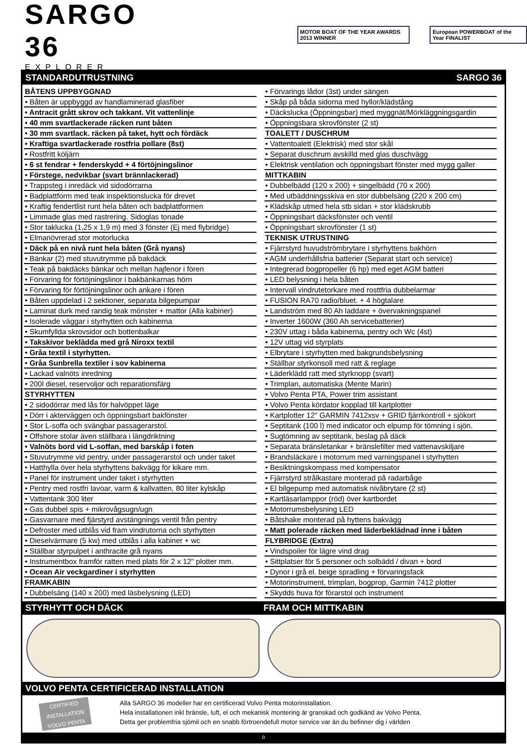SARGO 36
EXPLORER
MOTOR BOAT OF THE YEAR AWARDS 2013 WINNER
European POWERBOAT of the Year FINALIST
STANDARDUTRUSTNING SARGO 36
BÅTENS UPPBYGGNAD
• Båten är uppbyggd av handlaminerad glasfiber
• Antracit grått skrov och takkant. Vit vattenlinje
• 40 mm svartlackerade räcken runt båten
• 30 mm svartlack. räcken på taket, hytt och fördäck
• Kraftiga svartlackerade rostfria pollare (8st)
• Rostfritt köljärn
• 6 st fendrar + fenderskydd + 4 förtöjningslinor
• Förstege, nedvikbar (svart brännlackerad)
• Trappsteg i inredäck vid sidodörrarna
• Badplattform med teak inspektionslucka för drevet
• Kraftig fendertlist runt hela båten och badplattformen
• Limmade glas med rastrering. Sidoglas tonade
• Stor taklucka (1,25 x 1,9 m) med 3 fönster (Ej med flybridge)
• Elmanövrerad stor motorlucka
• Däck på en nivå runt hela båten (Grå nyans)
• Bänkar (2) med stuvutrymme på bakdäck
• Teak på bakdäcks bänkar och mellan hajfenor i fören
• Förvaring för förtöjningslinor i bakbänkarnas hörn
• Förvaring för förtöjningslinor och ankare i fören
• Båten uppdelad i 2 sektioner, separata bilgepumpar
• Laminat durk med randig teak mönster + mattor (Alla kabiner)
• Isolerade väggar i styrhytten och kabinerna
• Skumfyllda skrovsidor och bottenbalkar
• Takskivor beklädda med grå Niroxx textil
• Gråa textil i styrhytten.
• Gråa Sunbrella textiler i sov kabinerna
• Lackad valnöts inredning
• 200l diesel, reservoljor och reparationsfärg
STYRHYTTEN
• 2 sidodörrar med lås för halvöppet läge
• Dörr i akterväggen och öppningsbart bakfönster
• Stor L-soffa och svängbar passagerarstol.
• Offshore stolar även ställbara i längdriktning
• Valnöts bord vid L-soffan, med barskåp i foten
• Stuvutrymme vid pentry, under passagerarstol och under taket
• Hatthylla över hela styrhyttens bakvägg för kikare mm.
• Panel för instrument under taket i styrhytten
• Pentry med rostfri lavoar, varm & kallvatten, 80 liter kylskåp
• Vattentank 300 liter
• Gas dubbel spis + mikrovågsugn/ugn
• Gasvarnare med fjärstyrd avstängnings ventil från pentry
• Defroster med utblås vid fram vindrutorna och styrhytten
• Dieselvärmare (5 kw) med utblås i alla kabiner + wc
• Ställbar styrpulpet i anthracite grå nyans
• Instrumentbox framför ratten med plats för 2 x 12" plotter mm.
• Ocean Air veckgardiner i styrhytten
FRAMKABIN
• Dubbelsäng (140 x 200) med läsbelysning (LED)
• Förvarings lådor (3st) under sängen
• Skåp på båda sidorna med hyllor/klädstång
• Däckslucka (Öppningsbar) med myggnät/Mörkläggningsgardin
• Öppningsbara skrovfönster (2 st)
TOALETT / DUSCHRUM
• Vattentoalett (Elektrisk) med stor skål
• Separat duschrum avskilld med glas duschvägg
• Elektrisk ventilation och öppningsbart fönster med mygg galler
MITTKABIN
• Dubbelbädd (120 x 200) + singelbädd (70 x 200)
• Med utbäddningsskiva en stor dubbelsäng (220 x 200 cm)
• Klädskåp utmed hela stb sidan + stor klädskrubb
• Öppningsbart däcksfönster och ventil
• Öppningsbart skrovfönster (1 st)
TEKNISK UTRUSTNING
• Fjärrstyrd huvudströmbrytare i styrhyttens bakhörn
• AGM underhållsfria batterier (Separat start och service)
• Integrerad bogpropeller (6 hp) med eget AGM batteri
• LED belysning i hela båten
• Intervall vindrutetorkare med rosttfria dubbelarmar
• FUSION RA70 radio/bluet. + 4 högtalare
• Landström med 80 Ah laddare + övervakningspanel
• Inverter 1600W (360 Ah servicebatterier)
• 230V uttag i båda kabinerna, pentry och Wc (4st)
• 12V uttag vid styrplats
• Elbrytare i styrhytten med bakgrundsbelysning
• Ställbar styrkonsoll med ratt & reglage
• Läderklädd ratt med styrknopp (svart)
• Trimplan, automatiska (Mente Marin)
• Volvo Penta PTA, Power trim assistant
• Volvo Penta kördator kopplad till kartplotter
• Kartplotter 12" GARMIN 7412xsv + GRID fjärrkontroll + sjökort
• Septitank (100 l) med indicator och elpump för tömning i sjön.
• Sugtömning av septitank, beslag på däck
• Separata bränsletankar + bränslefilter med vattenavskiljare
• Brandsläckare i motorrum med varningspanel i styrhytten
• Besiktningskompass med kompensator
• Fjärrstyrd strålkastare monterad på radarbåge
• El bilgepump med automatisk nivåbrytare (2 st)
• Kartläsarlamppor (röd) över kartbordet
• Motorrumsbelysning LED
• Båtshake monterad på hyttens bakvägg
• Matt polerade räcken med läderbeklädnad inne i båten
FLYBRIDGE (Extra)
• Vindspoiler för lägre vind drag
• Sittplatser för 5 personer och solbädd / divan + bord
• Dynor i grå el. beige spradling + förvaringsfack
• Motorinstrument, trimplan, bogprop, Garmin 7412 plotter
• Skydds huva för förarstol och instrument
STYRHYTT OCH DÄCK FRAM OCH MITTKABIN
VOLVO PENTA CERTIFICERAD INSTALLATION
CERTIFIED INSTALLATION VOLVO PENTA
Alla SARGO 36 modeller har en certificerad Volvo Penta motorinstallation.
Hela installationen inkl bränsle, luft, el och mekanisk montering är granskad och godkänd av Volvo Penta.
Detta ger problemfria sjömil och en snabb förtroendefull motor service var än du befinner dig i världen
0